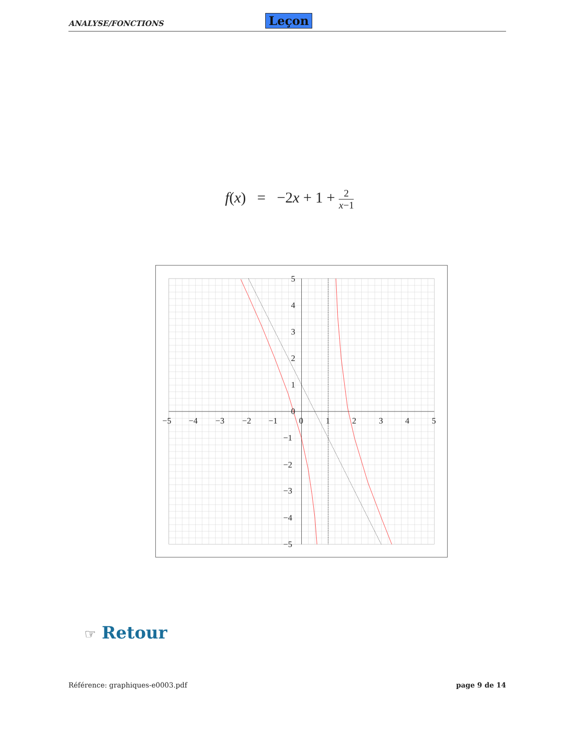ANALYSE/FONCTIONS Leçon
f(x) = −2x + 1 + 2 x−1
−5
−4
−3
−2
−1
0
1
2
3
4
5
5
4
3
2
1
0
−1
−2
−3
−4
−5
☞ Retour
Référence: graphiques-e0003.pdf page 9 de 14